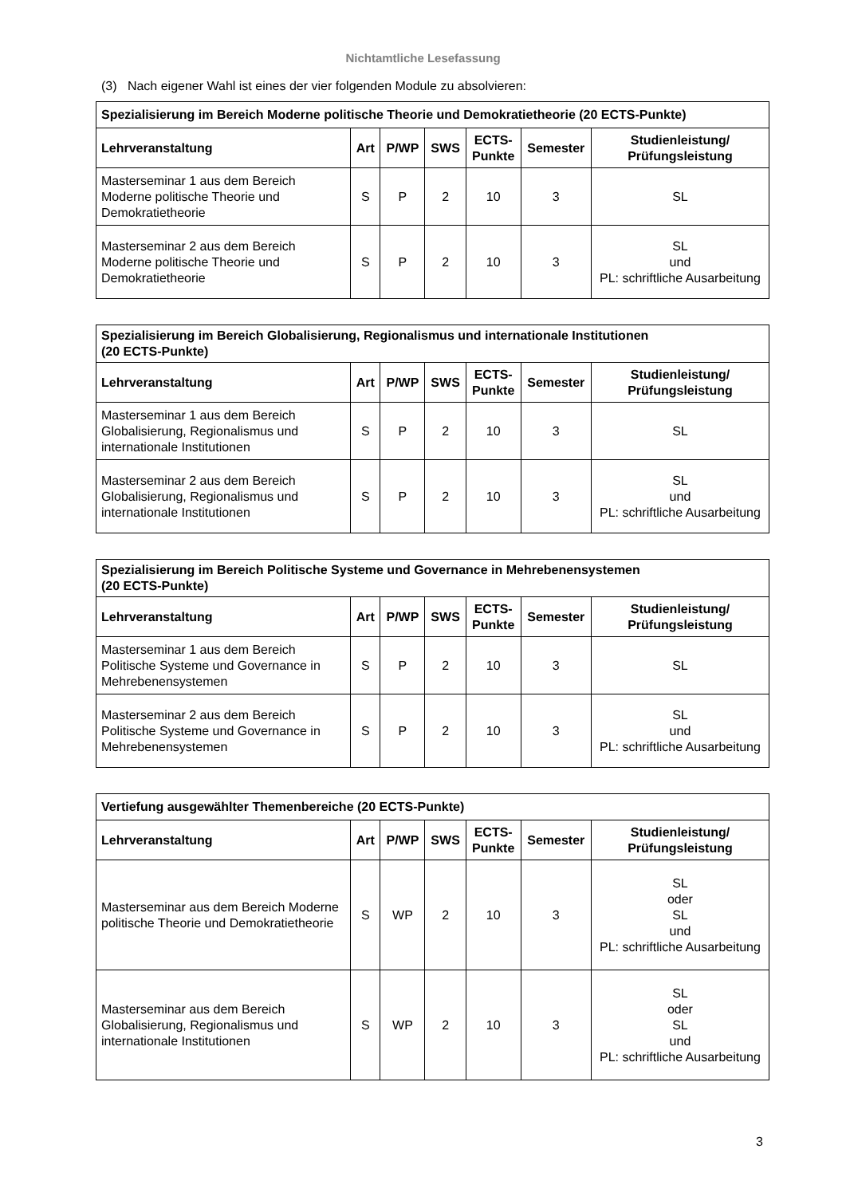Nichtamtliche Lesefassung
(3) Nach eigener Wahl ist eines der vier folgenden Module zu absolvieren:
| Spezialisierung im Bereich Moderne politische Theorie und Demokratietheorie (20 ECTS-Punkte) | | | | | | |
| --- | --- | --- | --- | --- | --- | --- |
| Lehrveranstaltung | Art | P/WP | SWS | ECTS- Punkte | Semester | Studienleistung/ Prüfungsleistung |
| Masterseminar 1 aus dem Bereich Moderne politische Theorie und Demokratietheorie | S | P | 2 | 10 | 3 | SL |
| Masterseminar 2 aus dem Bereich Moderne politische Theorie und Demokratietheorie | S | P | 2 | 10 | 3 | SL und PL: schriftliche Ausarbeitung |
| Spezialisierung im Bereich Globalisierung, Regionalismus und internationale Institutionen (20 ECTS-Punkte) | | | | | | |
| --- | --- | --- | --- | --- | --- | --- |
| Lehrveranstaltung | Art | P/WP | SWS | ECTS- Punkte | Semester | Studienleistung/ Prüfungsleistung |
| Masterseminar 1 aus dem Bereich Globalisierung, Regionalismus und internationale Institutionen | S | P | 2 | 10 | 3 | SL |
| Masterseminar 2 aus dem Bereich Globalisierung, Regionalismus und internationale Institutionen | S | P | 2 | 10 | 3 | SL und PL: schriftliche Ausarbeitung |
| Spezialisierung im Bereich Politische Systeme und Governance in Mehrebenensystemen (20 ECTS-Punkte) | | | | | | |
| --- | --- | --- | --- | --- | --- | --- |
| Lehrveranstaltung | Art | P/WP | SWS | ECTS- Punkte | Semester | Studienleistung/ Prüfungsleistung |
| Masterseminar 1 aus dem Bereich Politische Systeme und Governance in Mehrebenensystemen | S | P | 2 | 10 | 3 | SL |
| Masterseminar 2 aus dem Bereich Politische Systeme und Governance in Mehrebenensystemen | S | P | 2 | 10 | 3 | SL und PL: schriftliche Ausarbeitung |
| Vertiefung ausgewählter Themenbereiche (20 ECTS-Punkte) | | | | | | |
| --- | --- | --- | --- | --- | --- | --- |
| Lehrveranstaltung | Art | P/WP | SWS | ECTS- Punkte | Semester | Studienleistung/ Prüfungsleistung |
| Masterseminar aus dem Bereich Moderne politische Theorie und Demokratietheorie | S | WP | 2 | 10 | 3 | SL oder SL und PL: schriftliche Ausarbeitung |
| Masterseminar aus dem Bereich Globalisierung, Regionalismus und internationale Institutionen | S | WP | 2 | 10 | 3 | SL oder SL und PL: schriftliche Ausarbeitung |
3